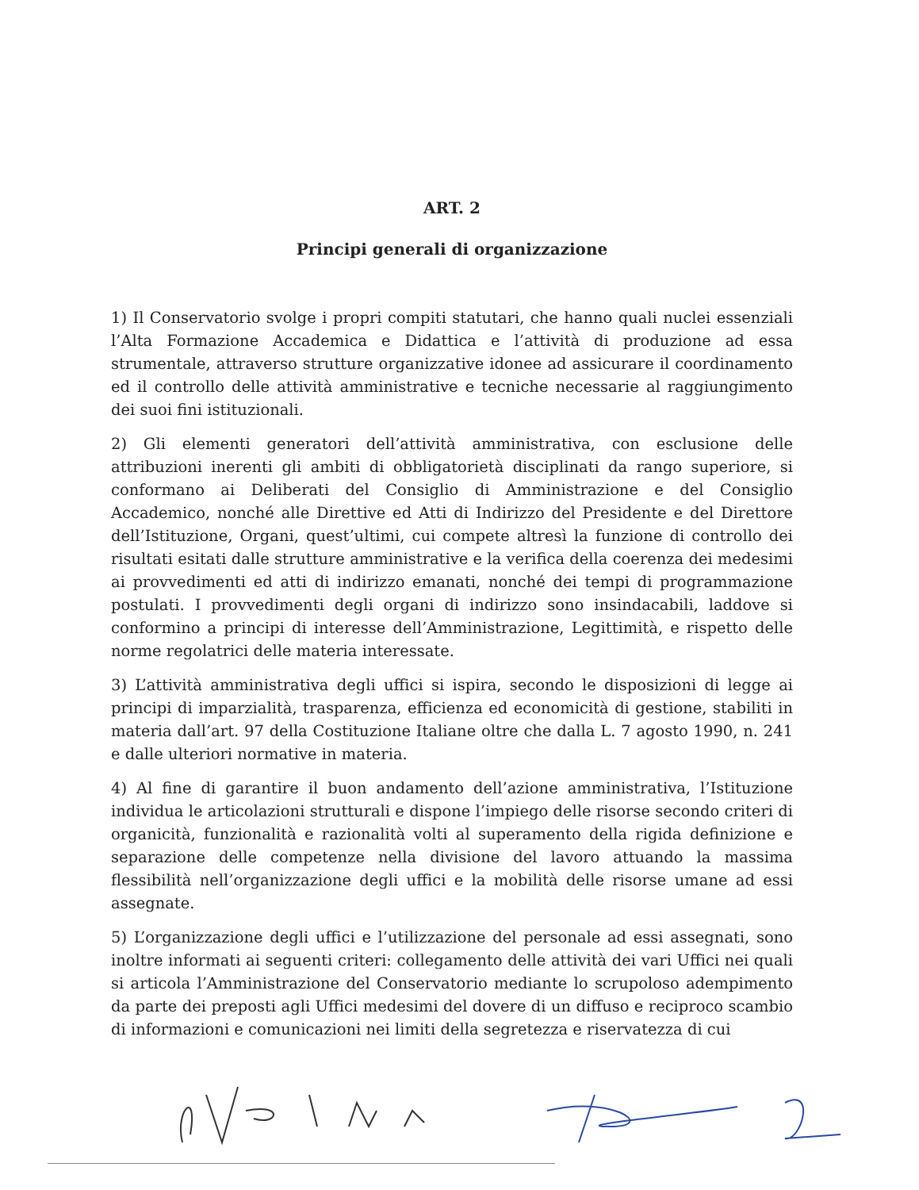ART. 2
Principi generali di organizzazione
1) Il Conservatorio svolge i propri compiti statutari, che hanno quali nuclei essenziali l’Alta Formazione Accademica e Didattica e l’attività di produzione ad essa strumentale, attraverso strutture organizzative idonee ad assicurare il coordinamento ed il controllo delle attività amministrative e tecniche necessarie al raggiungimento dei suoi fini istituzionali.
2) Gli elementi generatori dell’attività amministrativa, con esclusione delle attribuzioni inerenti gli ambiti di obbligatorietà disciplinati da rango superiore, si conformano ai Deliberati del Consiglio di Amministrazione e del Consiglio Accademico, nonché alle Direttive ed Atti di Indirizzo del Presidente e del Direttore dell’Istituzione, Organi, quest’ultimi, cui compete altresì la funzione di controllo dei risultati esitati dalle strutture amministrative e la verifica della coerenza dei medesimi ai provvedimenti ed atti di indirizzo emanati, nonché dei tempi di programmazione postulati. I provvedimenti degli organi di indirizzo sono insindacabili, laddove si conformino a principi di interesse dell’Amministrazione, Legittimità, e rispetto delle norme regolatrici delle materia interessate.
3) L’attività amministrativa degli uffici si ispira, secondo le disposizioni di legge ai principi di imparzialità, trasparenza, efficienza ed economicità di gestione, stabiliti in materia dall’art. 97 della Costituzione Italiane oltre che dalla L. 7 agosto 1990, n. 241 e dalle ulteriori normative in materia.
4) Al fine di garantire il buon andamento dell’azione amministrativa, l’Istituzione individua le articolazioni strutturali e dispone l’impiego delle risorse secondo criteri di organicità, funzionalità e razionalità volti al superamento della rigida definizione e separazione delle competenze nella divisione del lavoro attuando la massima flessibilità nell’organizzazione degli uffici e la mobilità delle risorse umane ad essi assegnate.
5) L’organizzazione degli uffici e l’utilizzazione del personale ad essi assegnati, sono inoltre informati ai seguenti criteri: collegamento delle attività dei vari Uffici nei quali si articola l’Amministrazione del Conservatorio mediante lo scrupoloso adempimento da parte dei preposti agli Uffici medesimi del dovere di un diffuso e reciproco scambio di informazioni e comunicazioni nei limiti della segretezza e riservatezza di cui